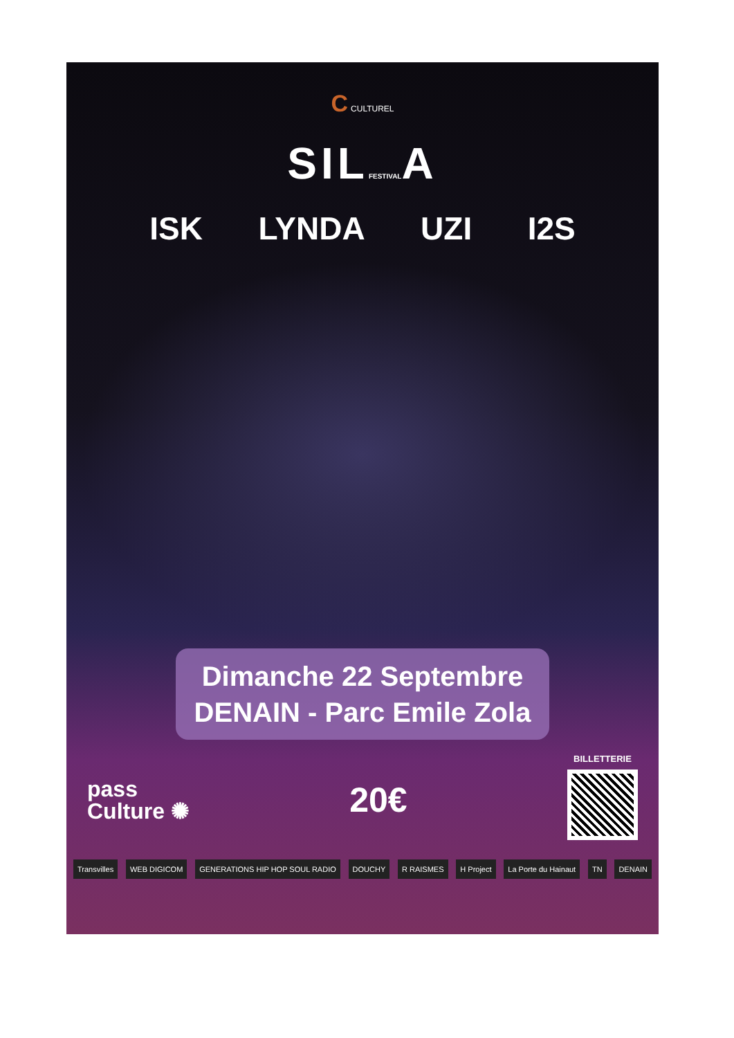C CULTUREL
SILFESTIVALA
ISK LYNDA UZI I2S
Dimanche 22 Septembre
DENAIN - Parc Emile Zola
pass
Culture ✺
20€
BILLETTERIE
Transvilles WEB DIGICOM GENERATIONS HIP HOP SOUL RADIO DOUCHY R RAISMES H Project La Porte du Hainaut TN DENAIN